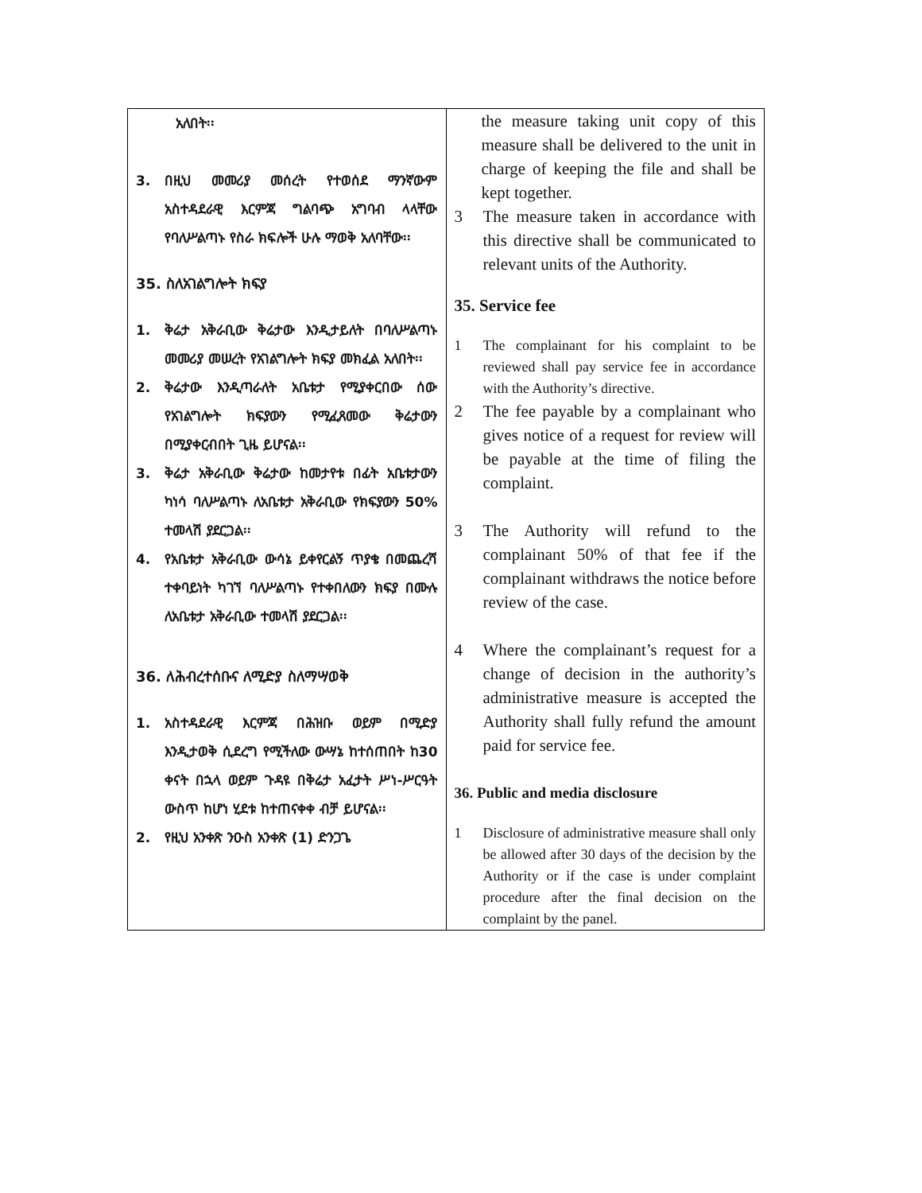| አለበት፡፡ 3. በዚህ መመሪያ መሰረት የተወሰደ ማንኛውም አስተዳደራዊ እርምጃ ግልባጭ አግባብ ላላቸው የባለሥልጣኑ የስራ ክፍሎች ሁሉ ማወቅ አለባቸው፡፡ 35. ስለአገልግሎት ክፍያ 1. ቅሬታ አቅራቢው ቅሬታው እንዲታይለት በባለሥልጣኑ መመሪያ መሠረት የአገልግሎት ክፍያ መክፈል አለበት፡፡ 2. ቅሬታው እንዲጣራለት አቤቱታ የሚያቀርበው ሰው የአገልግሎት ክፍያውን የሚፈጸመው ቅሬታውን በሚያቀርብበት ጊዜ ይሆናል፡፡ 3. ቅሬታ አቅራቢው ቅሬታው ከመታየቱ በፊት አቤቱታውን ካነሳ ባለሥልጣኑ ለአቤቱታ አቅራቢው የክፍያውን 50% ተመላሽ ያደርጋል፡፡ 4. የአቤቱታ አቅራቢው ውሳኔ ይቀየርልኝ ጥያቄ በመጨረሻ ተቀባይነት ካገኘ ባለሥልጣኑ የተቀበለውን ክፍያ በሙሉ ለአቤቱታ አቅራቢው ተመላሽ ያደርጋል፡፡ 36. ለሕብረተሰቡና ለሚድያ ስለማሣወቅ 1. አስተዳደራዊ እርምጃ በሕዝቡ ወይም በሚድያ እንዲታወቅ ሲደረግ የሚችለው ውሣኔ ከተሰጠበት ከ30 ቀናት በኋላ ወይም ጉዳዩ በቅሬታ አፈታት ሥነ-ሥርዓት ውስጥ ከሆነ ሂደቱ ከተጠናቀቀ ብቻ ይሆናል፡፡ 2. የዚህ አንቀጽ ንዑስ አንቀጽ (1) ድንጋጌ | the measure taking unit copy of this measure shall be delivered to the unit in charge of keeping the file and shall be kept together. 3 The measure taken in accordance with this directive shall be communicated to relevant units of the Authority. 35. Service fee 1 The complainant for his complaint to be reviewed shall pay service fee in accordance with the Authority’s directive. 2 The fee payable by a complainant who gives notice of a request for review will be payable at the time of filing the complaint. 3 The Authority will refund to the complainant 50% of that fee if the complainant withdraws the notice before review of the case. 4 Where the complainant’s request for a change of decision in the authority’s administrative measure is accepted the Authority shall fully refund the amount paid for service fee. 36. Public and media disclosure 1 Disclosure of administrative measure shall only be allowed after 30 days of the decision by the Authority or if the case is under complaint procedure after the final decision on the complaint by the panel. |